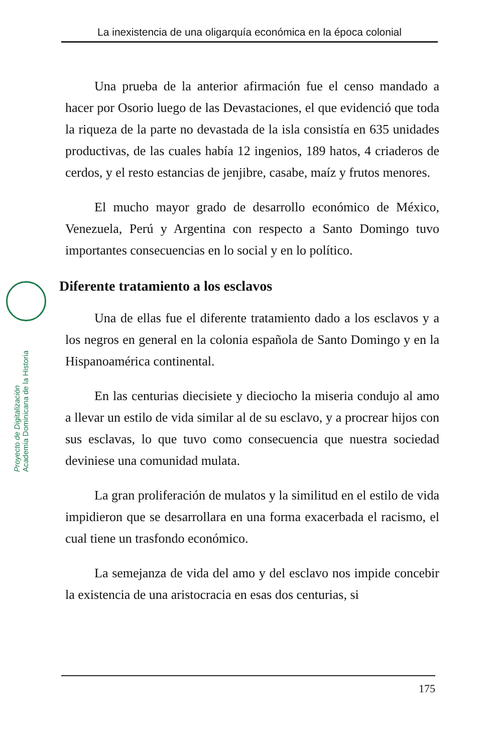La inexistencia de una oligarquía económica en la época colonial
Proyecto de Digitalización
Academia Dominicana de la Historia
Una prueba de la anterior afirmación fue el censo mandado a hacer por Osorio luego de las Devastaciones, el que evidenció que toda la riqueza de la parte no devastada de la isla consistía en 635 unidades productivas, de las cuales había 12 ingenios, 189 hatos, 4 criaderos de cerdos, y el resto estancias de jenjibre, casabe, maíz y frutos menores.
El mucho mayor grado de desarrollo económico de México, Venezuela, Perú y Argentina con respecto a Santo Domingo tuvo importantes consecuencias en lo social y en lo político.
Diferente tratamiento a los esclavos
Una de ellas fue el diferente tratamiento dado a los esclavos y a los negros en general en la colonia española de Santo Domingo y en la Hispanoamérica continental.
En las centurias diecisiete y dieciocho la miseria condujo al amo a llevar un estilo de vida similar al de su esclavo, y a procrear hijos con sus esclavas, lo que tuvo como consecuencia que nuestra sociedad deviniese una comunidad mulata.
La gran proliferación de mulatos y la similitud en el estilo de vida impidieron que se desarrollara en una forma exacerbada el racismo, el cual tiene un trasfondo económico.
La semejanza de vida del amo y del esclavo nos impide concebir la existencia de una aristocracia en esas dos centurias, si
175